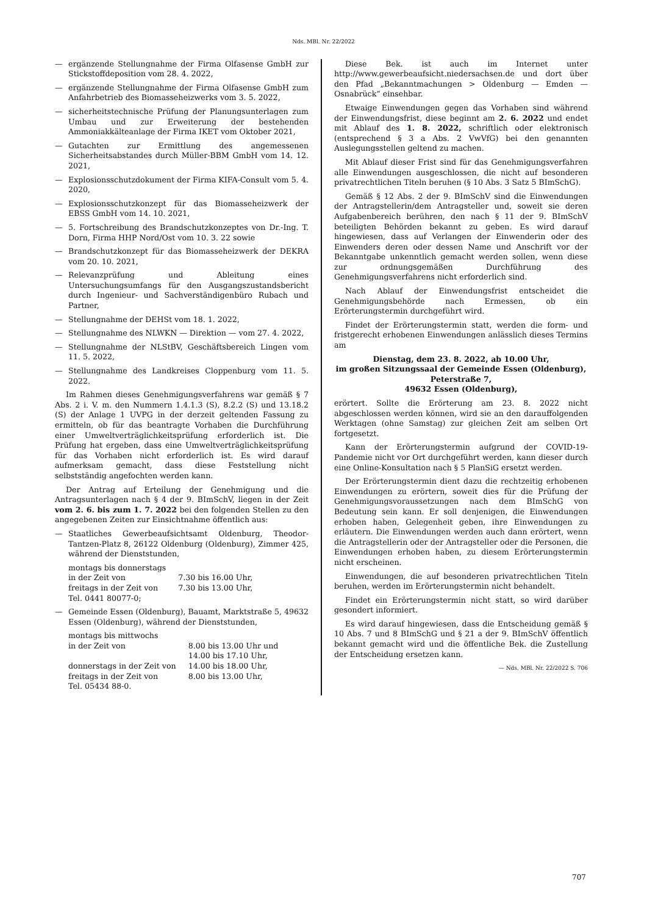Nds. MBl. Nr. 22/2022
— ergänzende Stellungnahme der Firma Olfasense GmbH zur Stickstoffdeposition vom 28. 4. 2022,
— ergänzende Stellungnahme der Firma Olfasense GmbH zum Anfahrbetrieb des Biomasseheizwerks vom 3. 5. 2022,
— sicherheitstechnische Prüfung der Planungsunterlagen zum Umbau und zur Erweiterung der bestehenden Ammoniakkälteanlage der Firma IKET vom Oktober 2021,
— Gutachten zur Ermittlung des angemessenen Sicherheitsabstandes durch Müller-BBM GmbH vom 14. 12. 2021,
— Explosionsschutzdokument der Firma KIFA-Consult vom 5. 4. 2020,
— Explosionsschutzkonzept für das Biomasseheizwerk der EBSS GmbH vom 14. 10. 2021,
— 5. Fortschreibung des Brandschutzkonzeptes von Dr.-Ing. T. Dorn, Firma HHP Nord/Ost vom 10. 3. 22 sowie
— Brandschutzkonzept für das Biomasseheizwerk der DEKRA vom 20. 10. 2021,
— Relevanzprüfung und Ableitung eines Untersuchungsumfangs für den Ausgangszustandsbericht durch Ingenieur- und Sachverständigenbüro Rubach und Partner,
— Stellungnahme der DEHSt vom 18. 1. 2022,
— Stellungnahme des NLWKN — Direktion — vom 27. 4. 2022,
— Stellungnahme der NLStBV, Geschäftsbereich Lingen vom 11. 5. 2022,
— Stellungnahme des Landkreises Cloppenburg vom 11. 5. 2022.
Im Rahmen dieses Genehmigungsverfahrens war gemäß § 7 Abs. 2 i. V. m. den Nummern 1.4.1.3 (S), 8.2.2 (S) und 13.18.2 (S) der Anlage 1 UVPG in der derzeit geltenden Fassung zu ermitteln, ob für das beantragte Vorhaben die Durchführung einer Umweltverträglichkeitsprüfung erforderlich ist. Die Prüfung hat ergeben, dass eine Umweltverträglichkeitsprüfung für das Vorhaben nicht erforderlich ist. Es wird darauf aufmerksam gemacht, dass diese Feststellung nicht selbstständig angefochten werden kann.
Der Antrag auf Erteilung der Genehmigung und die Antragsunterlagen nach § 4 der 9. BImSchV, liegen in der Zeit vom 2. 6. bis zum 1. 7. 2022 bei den folgenden Stellen zu den angegebenen Zeiten zur Einsichtnahme öffentlich aus:
— Staatliches Gewerbeaufsichtsamt Oldenburg, Theodor-Tantzen-Platz 8, 26122 Oldenburg (Oldenburg), Zimmer 425, während der Dienststunden,
| montags bis donnerstags | |
| in der Zeit von | 7.30 bis 16.00 Uhr, |
| freitags in der Zeit von | 7.30 bis 13.00 Uhr, |
| Tel. 0441 80077-0; | |
— Gemeinde Essen (Oldenburg), Bauamt, Marktstraße 5, 49632 Essen (Oldenburg), während der Dienststunden,
| montags bis mittwochs | |
| in der Zeit von | 8.00 bis 13.00 Uhr und |
| | 14.00 bis 17.10 Uhr, |
| donnerstags in der Zeit von | 14.00 bis 18.00 Uhr, |
| freitags in der Zeit von | 8.00 bis 13.00 Uhr, |
| Tel. 05434 88-0. | |
Diese Bek. ist auch im Internet unter http://www.gewerbeaufsicht.niedersachsen.de und dort über den Pfad „Bekanntmachungen > Oldenburg — Emden — Osnabrück“ einsehbar.
Etwaige Einwendungen gegen das Vorhaben sind während der Einwendungsfrist, diese beginnt am 2. 6. 2022 und endet mit Ablauf des 1. 8. 2022, schriftlich oder elektronisch (entsprechend § 3 a Abs. 2 VwVfG) bei den genannten Auslegungsstellen geltend zu machen.
Mit Ablauf dieser Frist sind für das Genehmigungsverfahren alle Einwendungen ausgeschlossen, die nicht auf besonderen privatrechtlichen Titeln beruhen (§ 10 Abs. 3 Satz 5 BImSchG).
Gemäß § 12 Abs. 2 der 9. BImSchV sind die Einwendungen der Antragstellerin/dem Antragsteller und, soweit sie deren Aufgabenbereich berühren, den nach § 11 der 9. BImSchV beteiligten Behörden bekannt zu geben. Es wird darauf hingewiesen, dass auf Verlangen der Einwenderin oder des Einwenders deren oder dessen Name und Anschrift vor der Bekanntgabe unkenntlich gemacht werden sollen, wenn diese zur ordnungsgemäßen Durchführung des Genehmigungsverfahrens nicht erforderlich sind.
Nach Ablauf der Einwendungsfrist entscheidet die Genehmigungsbehörde nach Ermessen, ob ein Erörterungstermin durchgeführt wird.
Findet der Erörterungstermin statt, werden die form- und fristgerecht erhobenen Einwendungen anlässlich dieses Termins am
Dienstag, dem 23. 8. 2022, ab 10.00 Uhr,
im großen Sitzungssaal der Gemeinde Essen (Oldenburg),
Peterstraße 7,
49632 Essen (Oldenburg),
erörtert. Sollte die Erörterung am 23. 8. 2022 nicht abgeschlossen werden können, wird sie an den darauffolgenden Werktagen (ohne Samstag) zur gleichen Zeit am selben Ort fortgesetzt.
Kann der Erörterungstermin aufgrund der COVID-19-Pandemie nicht vor Ort durchgeführt werden, kann dieser durch eine Online-Konsultation nach § 5 PlanSiG ersetzt werden.
Der Erörterungstermin dient dazu die rechtzeitig erhobenen Einwendungen zu erörtern, soweit dies für die Prüfung der Genehmigungsvoraussetzungen nach dem BImSchG von Bedeutung sein kann. Er soll denjenigen, die Einwendungen erhoben haben, Gelegenheit geben, ihre Einwendungen zu erläutern. Die Einwendungen werden auch dann erörtert, wenn die Antragstellerin oder der Antragsteller oder die Personen, die Einwendungen erhoben haben, zu diesem Erörterungstermin nicht erscheinen.
Einwendungen, die auf besonderen privatrechtlichen Titeln beruhen, werden im Erörterungstermin nicht behandelt.
Findet ein Erörterungstermin nicht statt, so wird darüber gesondert informiert.
Es wird darauf hingewiesen, dass die Entscheidung gemäß § 10 Abs. 7 und 8 BImSchG und § 21 a der 9. BImSchV öffentlich bekannt gemacht wird und die öffentliche Bek. die Zustellung der Entscheidung ersetzen kann.
— Nds. MBl. Nr. 22/2022 S. 706
707